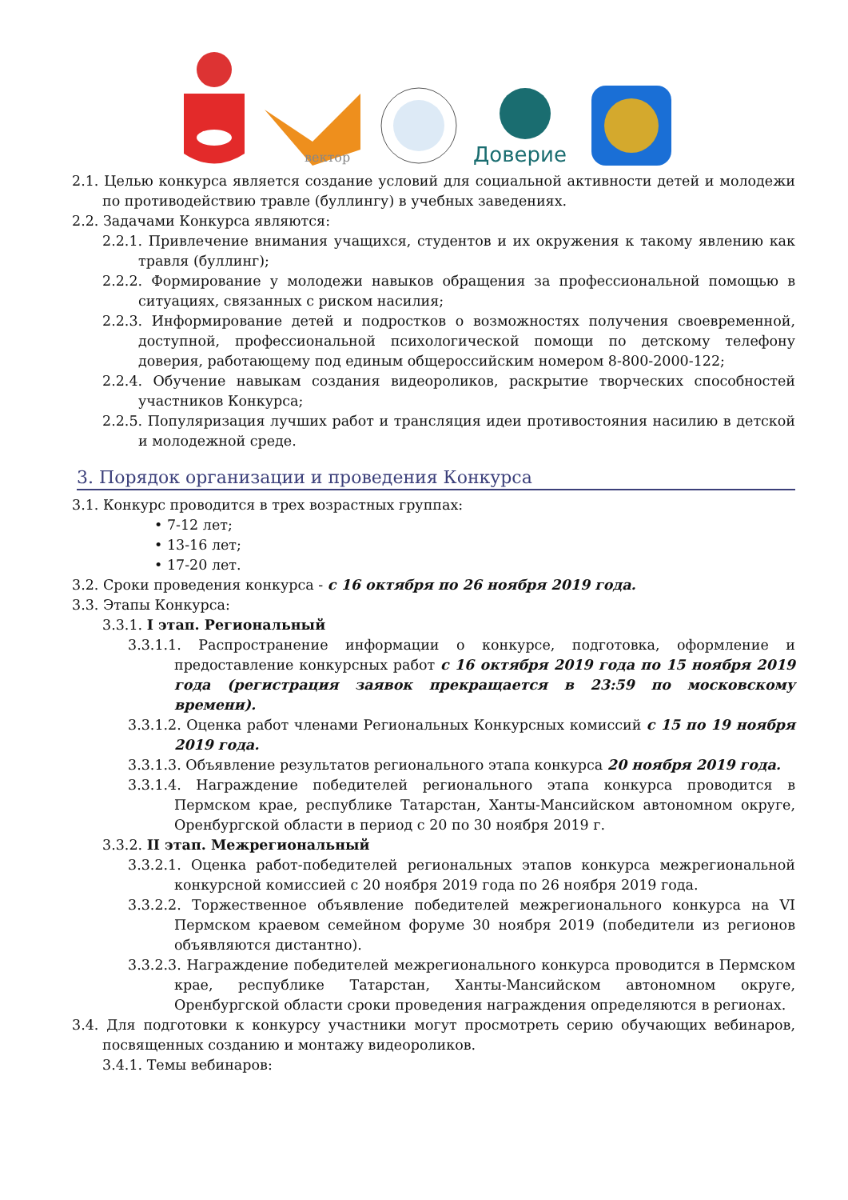вектор
Доверие
2.1. Целью конкурса является создание условий для социальной активности детей и молодежи по противодействию травле (буллингу) в учебных заведениях.
2.2. Задачами Конкурса являются:
2.2.1. Привлечение внимания учащихся, студентов и их окружения к такому явлению как травля (буллинг);
2.2.2. Формирование у молодежи навыков обращения за профессиональной помощью в ситуациях, связанных с риском насилия;
2.2.3. Информирование детей и подростков о возможностях получения своевременной, доступной, профессиональной психологической помощи по детскому телефону доверия, работающему под единым общероссийским номером 8-800-2000-122;
2.2.4. Обучение навыкам создания видеороликов, раскрытие творческих способностей участников Конкурса;
2.2.5. Популяризация лучших работ и трансляция идеи противостояния насилию в детской и молодежной среде.
3. Порядок организации и проведения Конкурса
3.1. Конкурс проводится в трех возрастных группах:
• 7-12 лет;
• 13-16 лет;
• 17-20 лет.
3.2. Сроки проведения конкурса - с 16 октября по 26 ноября 2019 года.
3.3. Этапы Конкурса:
3.3.1. I этап. Региональный
3.3.1.1. Распространение информации о конкурсе, подготовка, оформление и предоставление конкурсных работ с 16 октября 2019 года по 15 ноября 2019 года (регистрация заявок прекращается в 23:59 по московскому времени).
3.3.1.2. Оценка работ членами Региональных Конкурсных комиссий с 15 по 19 ноября 2019 года.
3.3.1.3. Объявление результатов регионального этапа конкурса 20 ноября 2019 года.
3.3.1.4. Награждение победителей регионального этапа конкурса проводится в Пермском крае, республике Татарстан, Ханты-Мансийском автономном округе, Оренбургской области в период с 20 по 30 ноября 2019 г.
3.3.2. II этап. Межрегиональный
3.3.2.1. Оценка работ-победителей региональных этапов конкурса межрегиональной конкурсной комиссией с 20 ноября 2019 года по 26 ноября 2019 года.
3.3.2.2. Торжественное объявление победителей межрегионального конкурса на VI Пермском краевом семейном форуме 30 ноября 2019 (победители из регионов объявляются дистантно).
3.3.2.3. Награждение победителей межрегионального конкурса проводится в Пермском крае, республике Татарстан, Ханты-Мансийском автономном округе, Оренбургской области сроки проведения награждения определяются в регионах.
3.4. Для подготовки к конкурсу участники могут просмотреть серию обучающих вебинаров, посвященных созданию и монтажу видеороликов.
3.4.1. Темы вебинаров: